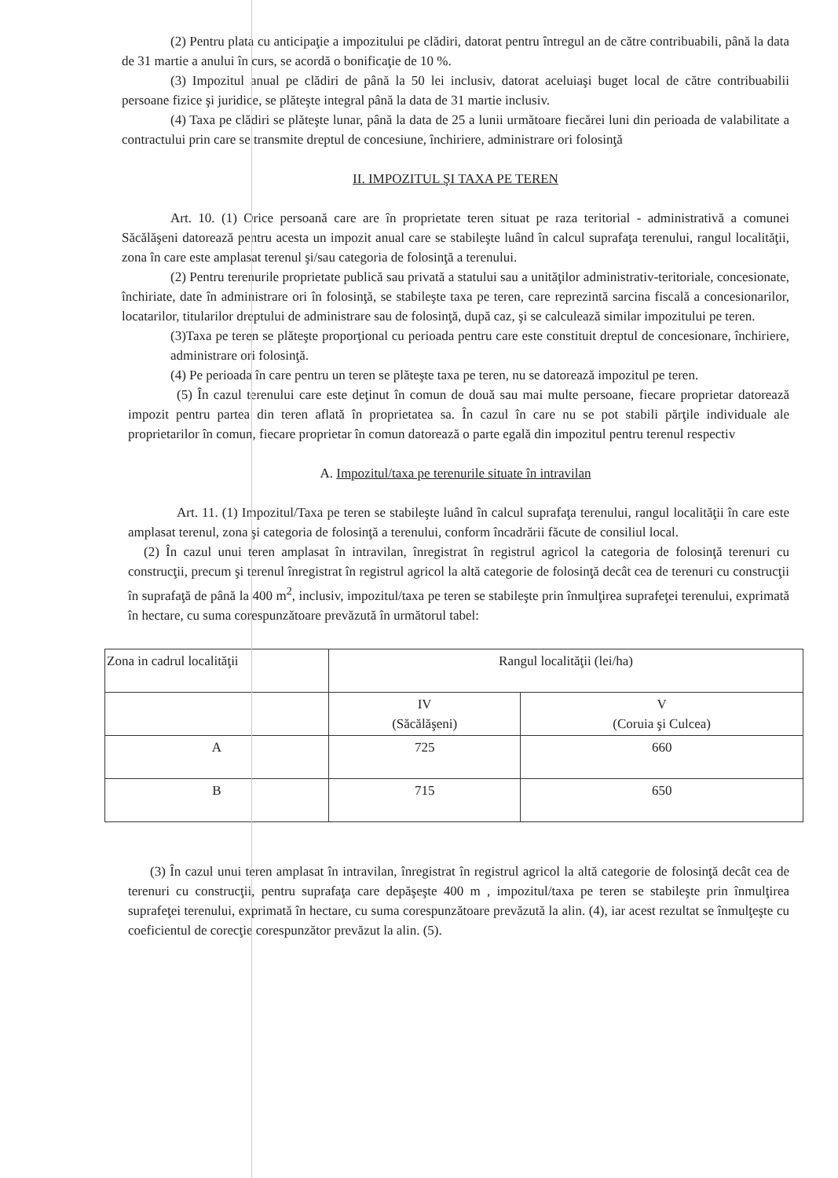(2) Pentru plata cu anticipaţie a impozitului pe clădiri, datorat pentru întregul an de către contribuabili, până la data de 31 martie a anului în curs, se acordă o bonificaţie de 10 %.
(3) Impozitul anual pe clădiri de până la 50 lei inclusiv, datorat aceluiaşi buget local de către contribuabilii persoane fizice şi juridice, se plăteşte integral până la data de 31 martie inclusiv.
(4) Taxa pe clădiri se plăteşte lunar, până la data de 25 a lunii următoare fiecărei luni din perioada de valabilitate a contractului prin care se transmite dreptul de concesiune, închiriere, administrare ori folosinţă
II. IMPOZITUL ŞI TAXA PE TEREN
Art. 10. (1) Orice persoană care are în proprietate teren situat pe raza teritorial - administrativă a comunei Săcălăşeni datorează pentru acesta un impozit anual care se stabileşte luând în calcul suprafaţa terenului, rangul localităţii, zona în care este amplasat terenul şi/sau categoria de folosinţă a terenului.
(2) Pentru terenurile proprietate publică sau privată a statului sau a unităţilor administrativ-teritoriale, concesionate, închiriate, date în administrare ori în folosinţă, se stabileşte taxa pe teren, care reprezintă sarcina fiscală a concesionarilor, locatarilor, titularilor dreptului de administrare sau de folosinţă, după caz, şi se calculează similar impozitului pe teren.
(3)Taxa pe teren se plăteşte proporţional cu perioada pentru care este constituit dreptul de concesionare, închiriere, administrare ori folosinţă.
(4) Pe perioada în care pentru un teren se plăteşte taxa pe teren, nu se datorează impozitul pe teren.
(5) În cazul terenului care este deţinut în comun de două sau mai multe persoane, fiecare proprietar datorează impozit pentru partea din teren aflată în proprietatea sa. În cazul în care nu se pot stabili părţile individuale ale proprietarilor în comun, fiecare proprietar în comun datorează o parte egală din impozitul pentru terenul respectiv
A. Impozitul/taxa pe terenurile situate în intravilan
Art. 11. (1) Impozitul/Taxa pe teren se stabileşte luând în calcul suprafaţa terenului, rangul localităţii în care este amplasat terenul, zona şi categoria de folosinţă a terenului, conform încadrării făcute de consiliul local.
(2) În cazul unui teren amplasat în intravilan, înregistrat în registrul agricol la categoria de folosinţă terenuri cu construcţii, precum şi terenul înregistrat în registrul agricol la altă categorie de folosinţă decât cea de terenuri cu construcţii în suprafaţă de până la 400 m<sup>2</sup>, inclusiv, impozitul/taxa pe teren se stabileşte prin înmulţirea suprafeţei terenului, exprimată în hectare, cu suma corespunzătoare prevăzută în următorul tabel:
| Zona in cadrul localităţii | Rangul localităţii (lei/ha) | |
| | IV (Săcălăşeni) | V (Coruia şi Culcea) |
| A | 725 | 660 |
| B | 715 | 650 |
(3) În cazul unui teren amplasat în intravilan, înregistrat în registrul agricol la altă categorie de folosinţă decât cea de terenuri cu construcţii, pentru suprafaţa care depăşeşte 400 m , impozitul/taxa pe teren se stabileşte prin înmulţirea suprafeţei terenului, exprimată în hectare, cu suma corespunzătoare prevăzută la alin. (4), iar acest rezultat se înmulţeşte cu coeficientul de corecţie corespunzător prevăzut la alin. (5).